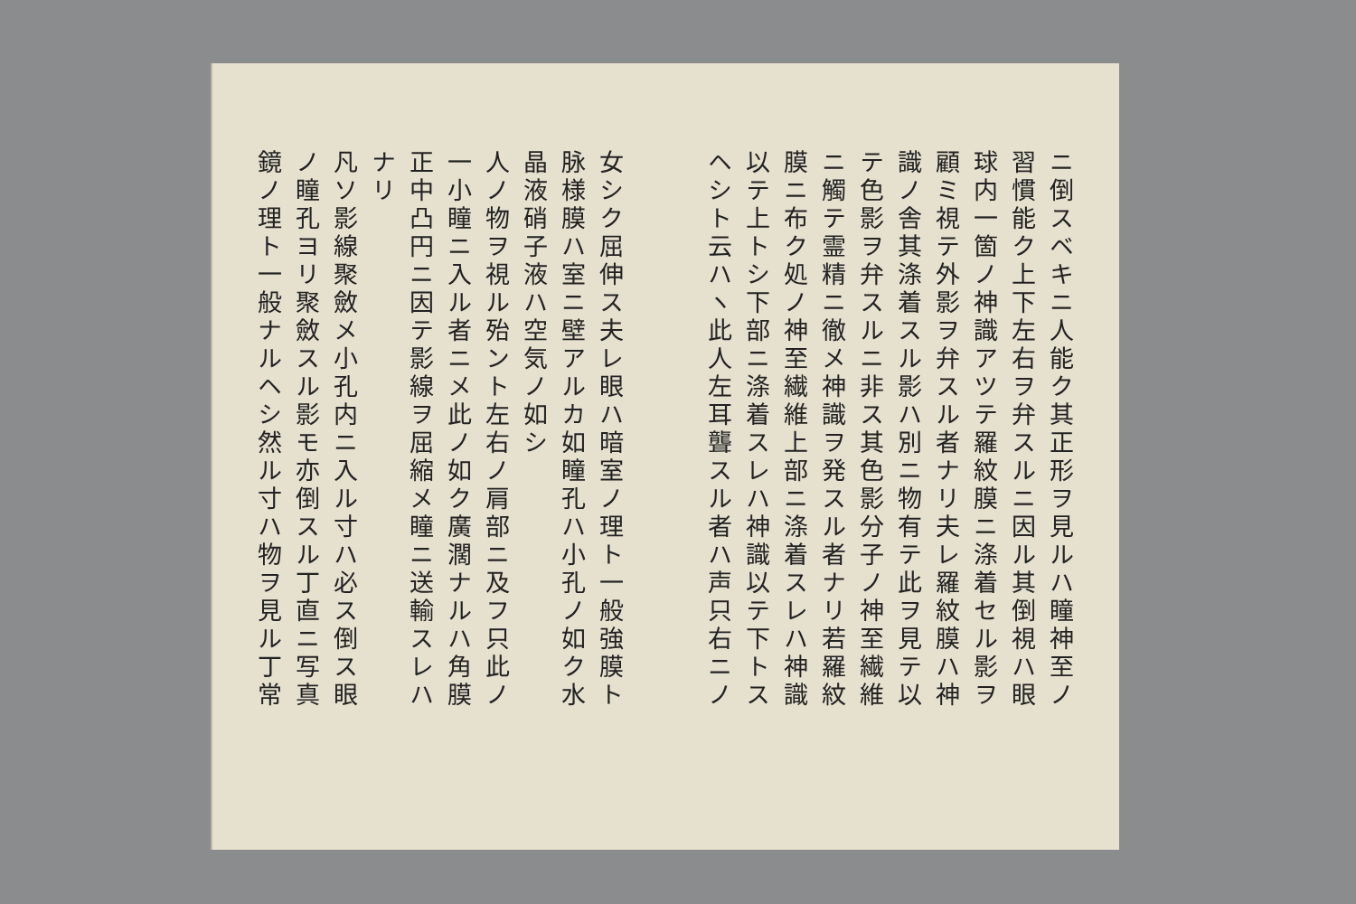女シク屈伸ス夫レ眼ハ暗室ノ理ト一般強膜ト
脉様膜ハ室ニ壁アルカ如瞳孔ハ小孔ノ如ク水
晶液硝子液ハ空気ノ如シ
人ノ物ヲ視ル殆ント左右ノ肩部ニ及フ只此ノ
一小瞳ニ入ル者ニメ此ノ如ク廣濶ナルハ角膜
正中凸円ニ因テ影線ヲ屈縮メ瞳ニ送輸スレハ
ナリ
凡ソ影線聚斂メ小孔内ニ入ル寸ハ必ス倒ス眼
ノ瞳孔ヨリ聚斂スル影モ亦倒スル丁直ニ写真
鏡ノ理ト一般ナルヘシ然ル寸ハ物ヲ見ル丁常
ニ倒スベキニ人能ク其正形ヲ見ルハ瞳神至ノ
習慣能ク上下左右ヲ弁スルニ因ル其倒視ハ眼
球内一箇ノ神識アツテ羅紋膜ニ涤着セル影ヲ
顧ミ視テ外影ヲ弁スル者ナリ夫レ羅紋膜ハ神
識ノ舎其涤着スル影ハ別ニ物有テ此ヲ見テ以
テ色影ヲ弁スルニ非ス其色影分子ノ神至繊維
ニ觸テ霊精ニ徹メ神識ヲ発スル者ナリ若羅紋
膜ニ布ク処ノ神至繊維上部ニ涤着スレハ神識
以テ上トシ下部ニ涤着スレハ神識以テ下トス
ヘシト云ハヽ此人左耳聾スル者ハ声只右ニノ